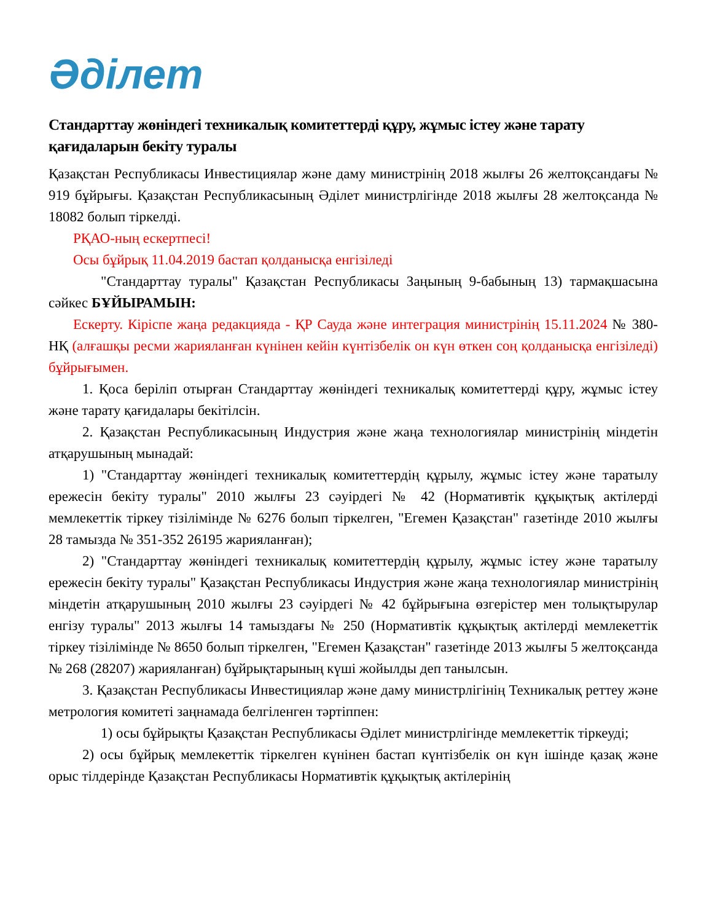Әділет
Стандарттау жөніндегі техникалық комитеттерді құру, жұмыс істеу және тарату қағидаларын бекіту туралы
Қазақстан Республикасы Инвестициялар және даму министрінің 2018 жылғы 26 желтоқсандағы № 919 бұйрығы. Қазақстан Республикасының Әділет министрлігінде 2018 жылғы 28 желтоқсанда № 18082 болып тіркелді.
РҚАО-ның ескертпесі!
Осы бұйрық 11.04.2019 бастап қолданысқа енгізіледі
"Стандарттау туралы" Қазақстан Республикасы Заңының 9-бабының 13) тармақшасына сәйкес БҰЙЫРАМЫН:
Ескерту. Кіріспе жаңа редакцияда - ҚР Сауда және интеграция министрінің 15.11.2024 № 380-НҚ (алғашқы ресми жарияланған күнінен кейін күнтізбелік он күн өткен соң қолданысқа енгізіледі) бұйрығымен.
1. Қоса беріліп отырған Стандарттау жөніндегі техникалық комитеттерді құру, жұмыс істеу және тарату қағидалары бекітілсін.
2. Қазақстан Республикасының Индустрия және жаңа технологиялар министрінің міндетін атқарушының мынадай:
1) "Стандарттау жөніндегі техникалық комитеттердің құрылу, жұмыс істеу және таратылу ережесін бекіту туралы" 2010 жылғы 23 сәуірдегі № 42 (Нормативтік құқықтық актілерді мемлекеттік тіркеу тізілімінде № 6276 болып тіркелген, "Егемен Қазақстан" газетінде 2010 жылғы 28 тамызда № 351-352 26195 жарияланған);
2) "Стандарттау жөніндегі техникалық комитеттердің құрылу, жұмыс істеу және таратылу ережесін бекіту туралы" Қазақстан Республикасы Индустрия және жаңа технологиялар министрінің міндетін атқарушының 2010 жылғы 23 сәуірдегі № 42 бұйрығына өзгерістер мен толықтырулар енгізу туралы" 2013 жылғы 14 тамыздағы № 250 (Нормативтік құқықтық актілерді мемлекеттік тіркеу тізілімінде № 8650 болып тіркелген, "Егемен Қазақстан" газетінде 2013 жылғы 5 желтоқсанда № 268 (28207) жарияланған) бұйрықтарының күші жойылды деп танылсын.
3. Қазақстан Республикасы Инвестициялар және даму министрлігінің Техникалық реттеу және метрология комитеті заңнамада белгіленген тәртіппен:
1) осы бұйрықты Қазақстан Республикасы Әділет министрлігінде мемлекеттік тіркеуді;
2) осы бұйрық мемлекеттік тіркелген күнінен бастап күнтізбелік он күн ішінде қазақ және орыс тілдерінде Қазақстан Республикасы Нормативтік құқықтық актілерінің